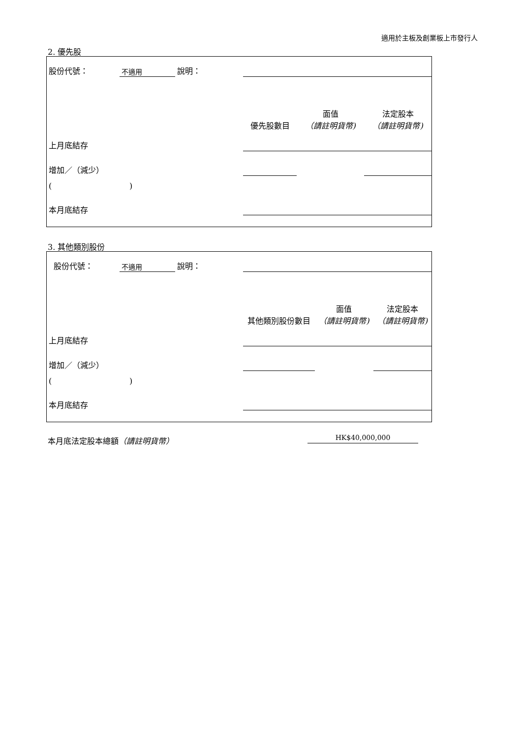適用於主板及創業板上市發行人
2. 優先股
| 股份代號： | 不適用 | 說明： | | | |
| | | | 優先股數目 | 面值 （請註明貨幣) | 法定股本 （請註明貨幣) |
| 上月底結存 | | | | | |
| 增加／（減少） | | | | | |
| ( ) | | | | | |
| 本月底結存 | | | | | |
3. 其他類別股份
| 股份代號： | 不適用 | 說明： | | | |
| | | | 其他類別股份數目 | 面值 （請註明貨幣) | 法定股本 （請註明貨幣) |
| 上月底結存 | | | | | |
| 增加／（減少） | | | | | |
| ( ) | | | | | |
| 本月底結存 | | | | | |
本月底法定股本總額（請註明貨幣） HK$40,000,000